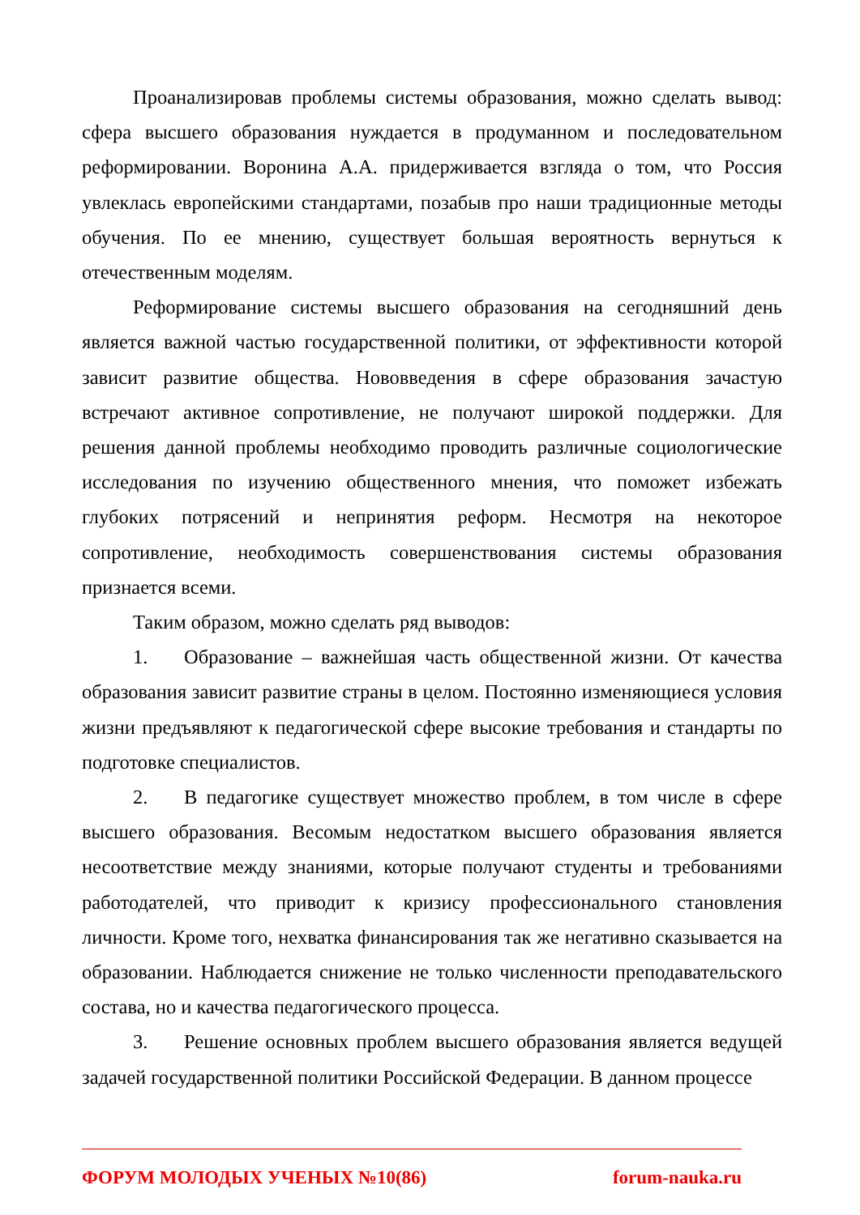Проанализировав проблемы системы образования, можно сделать вывод: сфера высшего образования нуждается в продуманном и последовательном реформировании. Воронина А.А. придерживается взгляда о том, что Россия увлеклась европейскими стандартами, позабыв про наши традиционные методы обучения. По ее мнению, существует большая вероятность вернуться к отечественным моделям.
Реформирование системы высшего образования на сегодняшний день является важной частью государственной политики, от эффективности которой зависит развитие общества. Нововведения в сфере образования зачастую встречают активное сопротивление, не получают широкой поддержки. Для решения данной проблемы необходимо проводить различные социологические исследования по изучению общественного мнения, что поможет избежать глубоких потрясений и непринятия реформ. Несмотря на некоторое сопротивление, необходимость совершенствования системы образования признается всеми.
Таким образом, можно сделать ряд выводов:
1. Образование – важнейшая часть общественной жизни. От качества образования зависит развитие страны в целом. Постоянно изменяющиеся условия жизни предъявляют к педагогической сфере высокие требования и стандарты по подготовке специалистов.
2. В педагогике существует множество проблем, в том числе в сфере высшего образования. Весомым недостатком высшего образования является несоответствие между знаниями, которые получают студенты и требованиями работодателей, что приводит к кризису профессионального становления личности. Кроме того, нехватка финансирования так же негативно сказывается на образовании. Наблюдается снижение не только численности преподавательского состава, но и качества педагогического процесса.
3. Решение основных проблем высшего образования является ведущей задачей государственной политики Российской Федерации. В данном процессе
ФОРУМ МОЛОДЫХ УЧЕНЫХ №10(86) forum-nauka.ru